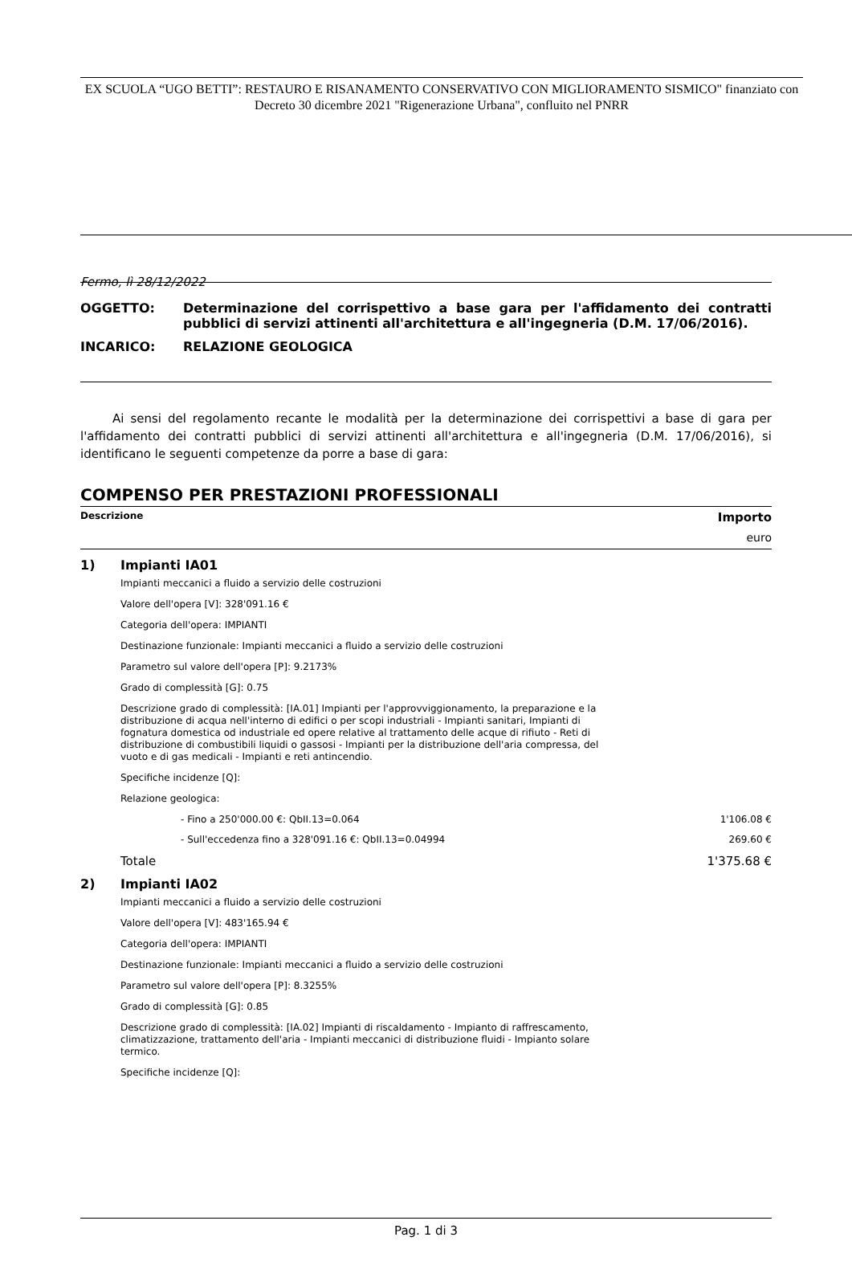EX SCUOLA “UGO BETTI”: RESTAURO E RISANAMENTO CONSERVATIVO CON MIGLIORAMENTO SISMICO" finanziato con Decreto 30 dicembre 2021 "Rigenerazione Urbana", confluito nel PNRR
Fermo, lì 28/12/2022
| OGGETTO: | Determinazione del corrispettivo a base gara per l'affidamento dei contratti pubblici di servizi attinenti all'architettura e all'ingegneria (D.M. 17/06/2016). |
| INCARICO: | RELAZIONE GEOLOGICA |
Ai sensi del regolamento recante le modalità per la determinazione dei corrispettivi a base di gara per l'affidamento dei contratti pubblici di servizi attinenti all'architettura e all'ingegneria (D.M. 17/06/2016), si identificano le seguenti competenze da porre a base di gara:
COMPENSO PER PRESTAZIONI PROFESSIONALI
Descrizione Importo
euro
1) Impianti IA01
Impianti meccanici a fluido a servizio delle costruzioni
Valore dell'opera [V]: 328'091.16 €
Categoria dell'opera: IMPIANTI
Destinazione funzionale: Impianti meccanici a fluido a servizio delle costruzioni
Parametro sul valore dell'opera [P]: 9.2173%
Grado di complessità [G]: 0.75
Descrizione grado di complessità: [IA.01] Impianti per l'approvviggionamento, la preparazione e la distribuzione di acqua nell'interno di edifici o per scopi industriali - Impianti sanitari, Impianti di fognatura domestica od industriale ed opere relative al trattamento delle acque di rifiuto - Reti di distribuzione di combustibili liquidi o gassosi - Impianti per la distribuzione dell'aria compressa, del vuoto e di gas medicali - Impianti e reti antincendio.
Specifiche incidenze [Q]:
Relazione geologica:
- Fino a 250'000.00 €: QbII.13=0.064 1'106.08 €
- Sull'eccedenza fino a 328'091.16 €: QbII.13=0.04994 269.60 €
Totale 1'375.68 €
2) Impianti IA02
Impianti meccanici a fluido a servizio delle costruzioni
Valore dell'opera [V]: 483'165.94 €
Categoria dell'opera: IMPIANTI
Destinazione funzionale: Impianti meccanici a fluido a servizio delle costruzioni
Parametro sul valore dell'opera [P]: 8.3255%
Grado di complessità [G]: 0.85
Descrizione grado di complessità: [IA.02] Impianti di riscaldamento - Impianto di raffrescamento, climatizzazione, trattamento dell'aria - Impianti meccanici di distribuzione fluidi - Impianto solare termico.
Specifiche incidenze [Q]:
Pag. 1 di 3